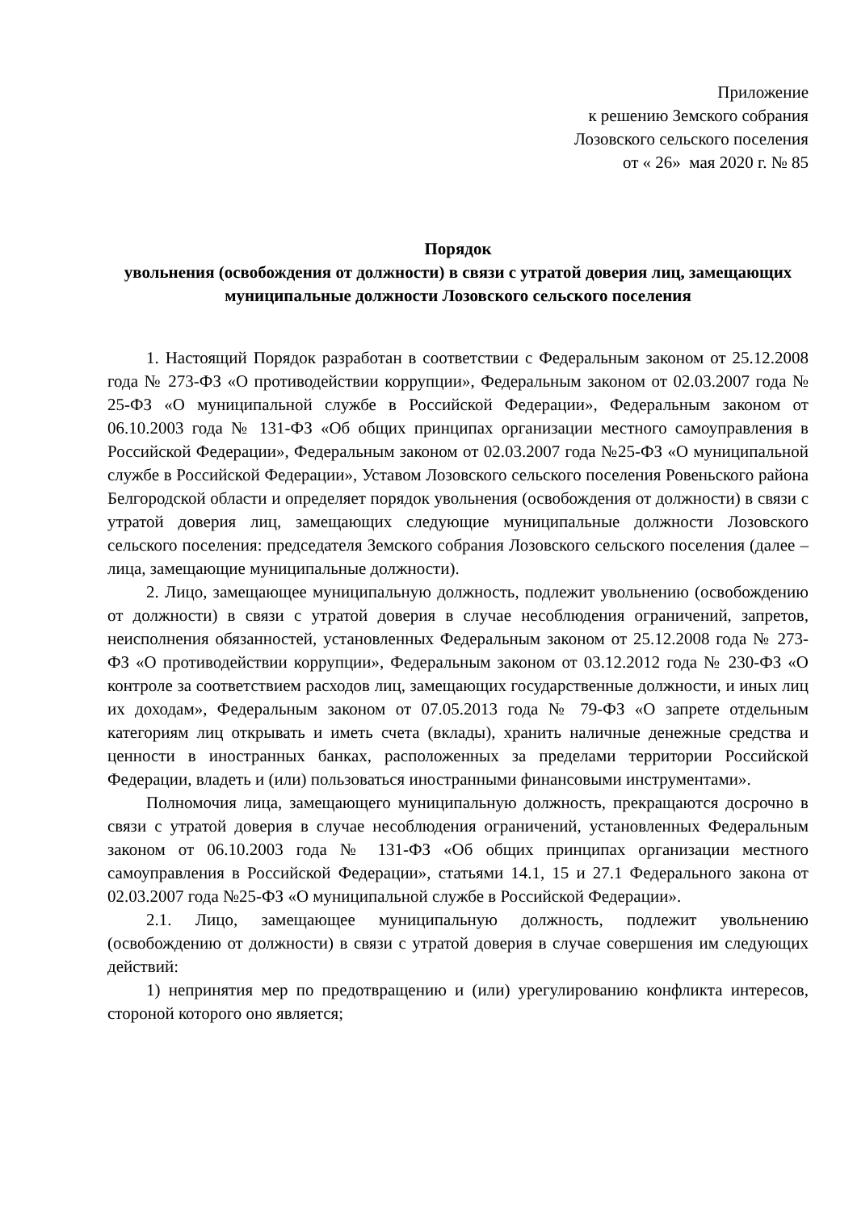Приложение
к решению Земского собрания
Лозовского сельского поселения
от « 26» мая 2020 г. № 85
Порядок
увольнения (освобождения от должности) в связи с утратой доверия лиц, замещающих муниципальные должности Лозовского сельского поселения
1. Настоящий Порядок разработан в соответствии с Федеральным законом от 25.12.2008 года № 273-ФЗ «О противодействии коррупции», Федеральным законом от 02.03.2007 года № 25-ФЗ «О муниципальной службе в Российской Федерации», Федеральным законом от 06.10.2003 года № 131-ФЗ «Об общих принципах организации местного самоуправления в Российской Федерации», Федеральным законом от 02.03.2007 года №25-ФЗ «О муниципальной службе в Российской Федерации», Уставом Лозовского сельского поселения Ровеньского района Белгородской области и определяет порядок увольнения (освобождения от должности) в связи с утратой доверия лиц, замещающих следующие муниципальные должности Лозовского сельского поселения: председателя Земского собрания Лозовского сельского поселения (далее – лица, замещающие муниципальные должности).
2. Лицо, замещающее муниципальную должность, подлежит увольнению (освобождению от должности) в связи с утратой доверия в случае несоблюдения ограничений, запретов, неисполнения обязанностей, установленных Федеральным законом от 25.12.2008 года № 273-ФЗ «О противодействии коррупции», Федеральным законом от 03.12.2012 года № 230-ФЗ «О контроле за соответствием расходов лиц, замещающих государственные должности, и иных лиц их доходам», Федеральным законом от 07.05.2013 года № 79-ФЗ «О запрете отдельным категориям лиц открывать и иметь счета (вклады), хранить наличные денежные средства и ценности в иностранных банках, расположенных за пределами территории Российской Федерации, владеть и (или) пользоваться иностранными финансовыми инструментами».
Полномочия лица, замещающего муниципальную должность, прекращаются досрочно в связи с утратой доверия в случае несоблюдения ограничений, установленных Федеральным законом от 06.10.2003 года № 131-ФЗ «Об общих принципах организации местного самоуправления в Российской Федерации», статьями 14.1, 15 и 27.1 Федерального закона от 02.03.2007 года №25-ФЗ «О муниципальной службе в Российской Федерации».
2.1. Лицо, замещающее муниципальную должность, подлежит увольнению (освобождению от должности) в связи с утратой доверия в случае совершения им следующих действий:
1) непринятия мер по предотвращению и (или) урегулированию конфликта интересов, стороной которого оно является;